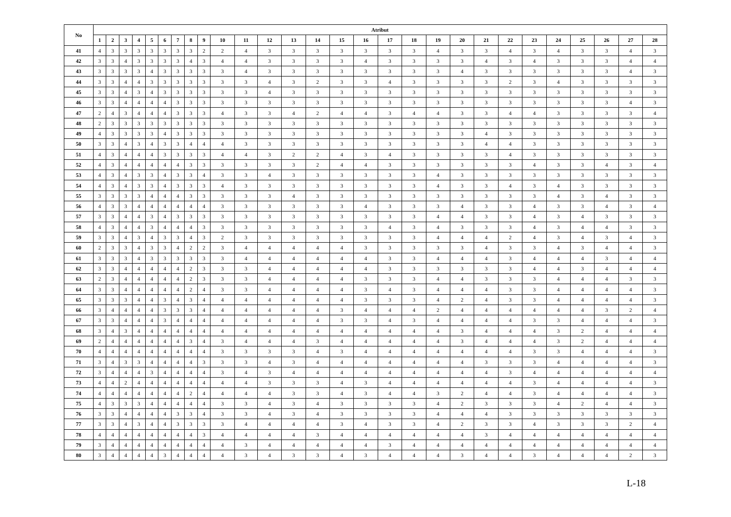| No | Atribut | | | | | | | | | | | | | | | | | | | | | | | | | | | |
| --- | --- | --- | --- | --- | --- | --- | --- | --- | --- | --- | --- | --- | --- | --- | --- | --- | --- | --- | --- | --- | --- | --- | --- | --- | --- | --- | --- | --- |
| | 1 | 2 | 3 | 4 | 5 | 6 | 7 | 8 | 9 | 10 | 11 | 12 | 13 | 14 | 15 | 16 | 17 | 18 | 19 | 20 | 21 | 22 | 23 | 24 | 25 | 26 | 27 | 28 |
| 41 | 4 | 3 | 3 | 3 | 3 | 3 | 3 | 3 | 2 | 2 | 4 | 3 | 3 | 3 | 3 | 3 | 3 | 3 | 4 | 3 | 3 | 4 | 3 | 4 | 3 | 3 | 4 | 3 |
| 42 | 3 | 3 | 4 | 3 | 3 | 3 | 3 | 4 | 3 | 4 | 4 | 3 | 3 | 3 | 3 | 4 | 3 | 3 | 3 | 3 | 4 | 3 | 4 | 3 | 3 | 3 | 4 | 4 |
| 43 | 3 | 3 | 3 | 3 | 4 | 3 | 3 | 3 | 3 | 3 | 4 | 3 | 3 | 3 | 3 | 3 | 3 | 3 | 3 | 4 | 3 | 3 | 3 | 3 | 3 | 3 | 4 | 3 |
| 44 | 3 | 3 | 4 | 4 | 3 | 3 | 3 | 3 | 3 | 3 | 3 | 4 | 3 | 2 | 3 | 3 | 4 | 3 | 3 | 3 | 3 | 2 | 3 | 4 | 3 | 3 | 3 | 3 |
| 45 | 3 | 3 | 4 | 3 | 4 | 3 | 3 | 3 | 3 | 3 | 3 | 4 | 3 | 3 | 3 | 3 | 3 | 3 | 3 | 3 | 3 | 3 | 3 | 3 | 3 | 3 | 3 | 3 |
| 46 | 3 | 3 | 4 | 4 | 4 | 4 | 3 | 3 | 3 | 3 | 3 | 3 | 3 | 3 | 3 | 3 | 3 | 3 | 3 | 3 | 3 | 3 | 3 | 3 | 3 | 3 | 4 | 3 |
| 47 | 2 | 4 | 3 | 4 | 4 | 4 | 3 | 3 | 3 | 4 | 3 | 3 | 4 | 2 | 4 | 4 | 3 | 4 | 4 | 3 | 3 | 4 | 4 | 3 | 3 | 3 | 3 | 4 |
| 48 | 2 | 3 | 3 | 3 | 3 | 3 | 3 | 3 | 3 | 3 | 3 | 3 | 3 | 3 | 3 | 3 | 3 | 3 | 3 | 3 | 3 | 3 | 3 | 3 | 3 | 3 | 3 | 3 |
| 49 | 4 | 3 | 3 | 3 | 3 | 4 | 3 | 3 | 3 | 3 | 3 | 3 | 3 | 3 | 3 | 3 | 3 | 3 | 3 | 3 | 4 | 3 | 3 | 3 | 3 | 3 | 3 | 3 |
| 50 | 3 | 3 | 4 | 3 | 4 | 3 | 3 | 4 | 4 | 4 | 3 | 3 | 3 | 3 | 3 | 3 | 3 | 3 | 3 | 3 | 4 | 4 | 3 | 3 | 3 | 3 | 3 | 3 |
| 51 | 4 | 3 | 4 | 4 | 4 | 3 | 3 | 3 | 3 | 4 | 4 | 3 | 2 | 2 | 4 | 3 | 4 | 3 | 3 | 3 | 3 | 4 | 3 | 3 | 3 | 3 | 3 | 3 |
| 52 | 4 | 3 | 4 | 4 | 4 | 4 | 4 | 3 | 3 | 3 | 3 | 3 | 3 | 2 | 4 | 4 | 3 | 3 | 3 | 3 | 3 | 3 | 4 | 3 | 3 | 4 | 3 | 4 |
| 53 | 4 | 3 | 4 | 3 | 3 | 4 | 3 | 3 | 4 | 3 | 3 | 4 | 3 | 3 | 3 | 3 | 3 | 3 | 4 | 3 | 3 | 3 | 3 | 3 | 3 | 3 | 3 | 3 |
| 54 | 4 | 3 | 4 | 3 | 3 | 4 | 3 | 3 | 3 | 4 | 3 | 3 | 3 | 3 | 3 | 3 | 3 | 3 | 4 | 3 | 3 | 4 | 3 | 4 | 3 | 3 | 3 | 3 |
| 55 | 3 | 3 | 3 | 3 | 4 | 4 | 4 | 3 | 3 | 3 | 3 | 3 | 4 | 3 | 3 | 3 | 3 | 3 | 3 | 3 | 3 | 3 | 3 | 4 | 3 | 4 | 3 | 3 |
| 56 | 4 | 3 | 3 | 4 | 4 | 4 | 4 | 4 | 4 | 3 | 3 | 3 | 3 | 3 | 3 | 4 | 3 | 3 | 3 | 4 | 3 | 3 | 4 | 3 | 3 | 4 | 3 | 4 |
| 57 | 3 | 3 | 4 | 4 | 3 | 4 | 3 | 3 | 3 | 3 | 3 | 3 | 3 | 3 | 3 | 3 | 3 | 3 | 4 | 4 | 3 | 3 | 4 | 3 | 4 | 3 | 3 | 3 |
| 58 | 4 | 3 | 4 | 4 | 3 | 4 | 4 | 4 | 3 | 3 | 3 | 3 | 3 | 3 | 3 | 3 | 4 | 3 | 4 | 3 | 3 | 3 | 4 | 3 | 4 | 4 | 3 | 3 |
| 59 | 3 | 3 | 4 | 3 | 4 | 3 | 3 | 4 | 3 | 2 | 3 | 3 | 3 | 3 | 3 | 3 | 3 | 3 | 4 | 4 | 4 | 2 | 4 | 3 | 4 | 3 | 4 | 3 |
| 60 | 2 | 3 | 3 | 4 | 3 | 3 | 4 | 2 | 2 | 3 | 4 | 4 | 4 | 4 | 4 | 3 | 3 | 3 | 3 | 3 | 4 | 3 | 3 | 4 | 3 | 4 | 4 | 3 |
| 61 | 3 | 3 | 3 | 4 | 3 | 3 | 3 | 3 | 3 | 3 | 4 | 4 | 4 | 4 | 4 | 4 | 3 | 3 | 4 | 4 | 4 | 3 | 4 | 4 | 4 | 3 | 4 | 4 |
| 62 | 3 | 3 | 4 | 4 | 4 | 4 | 4 | 2 | 3 | 3 | 3 | 4 | 4 | 4 | 4 | 4 | 3 | 3 | 3 | 3 | 3 | 3 | 4 | 4 | 3 | 4 | 4 | 4 |
| 63 | 2 | 3 | 4 | 4 | 4 | 4 | 4 | 2 | 3 | 3 | 3 | 4 | 4 | 4 | 4 | 3 | 3 | 3 | 4 | 4 | 3 | 3 | 3 | 4 | 4 | 4 | 3 | 3 |
| 64 | 3 | 3 | 4 | 4 | 4 | 4 | 4 | 2 | 4 | 3 | 3 | 4 | 4 | 4 | 4 | 3 | 4 | 3 | 4 | 4 | 4 | 3 | 3 | 4 | 4 | 4 | 4 | 3 |
| 65 | 3 | 3 | 3 | 4 | 4 | 3 | 4 | 3 | 4 | 4 | 4 | 4 | 4 | 4 | 4 | 3 | 3 | 3 | 4 | 2 | 4 | 3 | 3 | 4 | 4 | 4 | 4 | 3 |
| 66 | 3 | 4 | 4 | 4 | 4 | 3 | 3 | 3 | 4 | 4 | 4 | 4 | 4 | 4 | 3 | 4 | 4 | 4 | 2 | 4 | 4 | 4 | 4 | 4 | 4 | 3 | 2 | 4 |
| 67 | 3 | 3 | 4 | 4 | 4 | 3 | 4 | 4 | 4 | 4 | 4 | 4 | 4 | 4 | 3 | 3 | 4 | 3 | 4 | 4 | 4 | 4 | 3 | 3 | 4 | 4 | 4 | 3 |
| 68 | 3 | 4 | 3 | 4 | 4 | 4 | 4 | 4 | 4 | 4 | 4 | 4 | 4 | 4 | 4 | 4 | 4 | 4 | 4 | 3 | 4 | 4 | 4 | 3 | 2 | 4 | 4 | 4 |
| 69 | 2 | 4 | 4 | 4 | 4 | 4 | 4 | 3 | 4 | 3 | 4 | 4 | 4 | 3 | 4 | 4 | 4 | 4 | 4 | 3 | 4 | 4 | 4 | 3 | 2 | 4 | 4 | 4 |
| 70 | 4 | 4 | 4 | 4 | 4 | 4 | 4 | 4 | 4 | 3 | 3 | 3 | 3 | 4 | 3 | 4 | 4 | 4 | 4 | 4 | 4 | 4 | 3 | 3 | 4 | 4 | 4 | 3 |
| 71 | 3 | 4 | 3 | 3 | 4 | 4 | 4 | 4 | 3 | 3 | 3 | 4 | 3 | 4 | 4 | 4 | 4 | 4 | 4 | 4 | 3 | 3 | 3 | 4 | 4 | 4 | 4 | 3 |
| 72 | 3 | 4 | 4 | 4 | 3 | 4 | 4 | 4 | 4 | 3 | 4 | 3 | 4 | 4 | 4 | 4 | 4 | 4 | 4 | 4 | 4 | 3 | 4 | 4 | 4 | 4 | 4 | 4 |
| 73 | 4 | 4 | 2 | 4 | 4 | 4 | 4 | 4 | 4 | 4 | 4 | 3 | 3 | 3 | 4 | 3 | 4 | 4 | 4 | 4 | 4 | 4 | 3 | 4 | 4 | 4 | 4 | 3 |
| 74 | 4 | 4 | 4 | 4 | 4 | 4 | 4 | 2 | 4 | 4 | 4 | 4 | 3 | 3 | 4 | 3 | 4 | 4 | 3 | 2 | 4 | 4 | 3 | 4 | 4 | 4 | 4 | 3 |
| 75 | 4 | 3 | 3 | 3 | 4 | 4 | 4 | 4 | 4 | 3 | 3 | 4 | 3 | 4 | 3 | 3 | 3 | 3 | 4 | 2 | 3 | 3 | 3 | 4 | 2 | 4 | 4 | 3 |
| 76 | 3 | 3 | 4 | 4 | 4 | 4 | 3 | 3 | 4 | 3 | 3 | 4 | 3 | 4 | 3 | 3 | 3 | 3 | 4 | 4 | 4 | 3 | 3 | 3 | 3 | 3 | 3 | 3 |
| 77 | 3 | 3 | 4 | 3 | 4 | 4 | 3 | 3 | 3 | 3 | 4 | 4 | 4 | 4 | 3 | 4 | 3 | 3 | 4 | 2 | 3 | 3 | 4 | 3 | 3 | 3 | 2 | 4 |
| 78 | 4 | 4 | 4 | 4 | 4 | 4 | 4 | 4 | 3 | 4 | 4 | 4 | 4 | 3 | 4 | 4 | 4 | 4 | 4 | 4 | 3 | 4 | 4 | 4 | 4 | 4 | 4 | 4 |
| 79 | 3 | 4 | 4 | 4 | 4 | 4 | 4 | 4 | 4 | 4 | 3 | 4 | 4 | 4 | 4 | 4 | 3 | 4 | 4 | 4 | 4 | 4 | 4 | 4 | 4 | 4 | 4 | 4 |
| 80 | 3 | 4 | 4 | 4 | 4 | 3 | 4 | 4 | 4 | 4 | 3 | 4 | 3 | 3 | 4 | 3 | 4 | 4 | 4 | 3 | 4 | 4 | 3 | 4 | 4 | 4 | 2 | 3 |
L-18